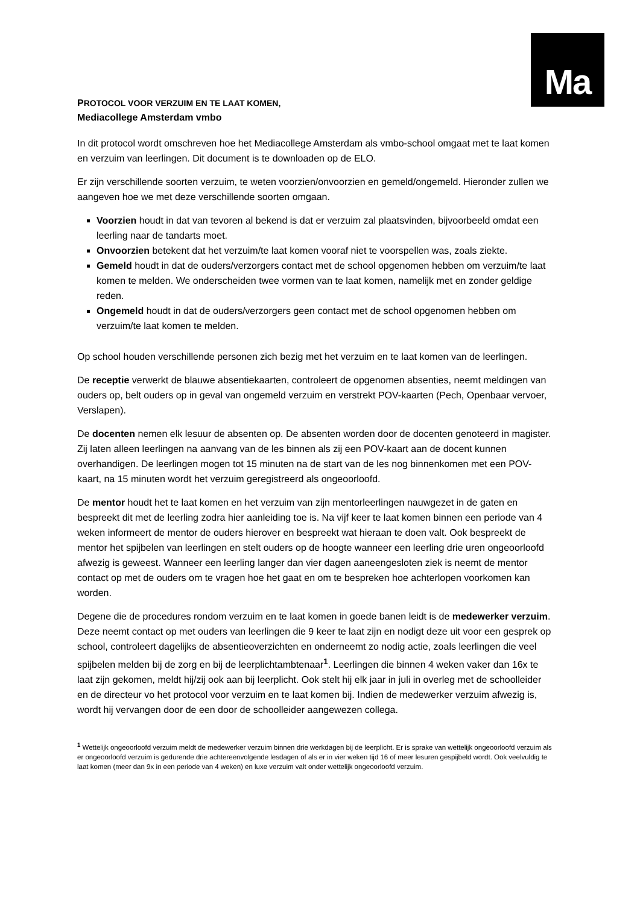Ma
PROTOCOL VOOR VERZUIM EN TE LAAT KOMEN,
Mediacollege Amsterdam vmbo
In dit protocol wordt omschreven hoe het Mediacollege Amsterdam als vmbo-school omgaat met te laat komen en verzuim van leerlingen. Dit document is te downloaden op de ELO.
Er zijn verschillende soorten verzuim, te weten voorzien/onvoorzien en gemeld/ongemeld. Hieronder zullen we aangeven hoe we met deze verschillende soorten omgaan.
Voorzien houdt in dat van tevoren al bekend is dat er verzuim zal plaatsvinden, bijvoorbeeld omdat een leerling naar de tandarts moet.
Onvoorzien betekent dat het verzuim/te laat komen vooraf niet te voorspellen was, zoals ziekte.
Gemeld houdt in dat de ouders/verzorgers contact met de school opgenomen hebben om verzuim/te laat komen te melden. We onderscheiden twee vormen van te laat komen, namelijk met en zonder geldige reden.
Ongemeld houdt in dat de ouders/verzorgers geen contact met de school opgenomen hebben om verzuim/te laat komen te melden.
Op school houden verschillende personen zich bezig met het verzuim en te laat komen van de leerlingen.
De receptie verwerkt de blauwe absentiekaarten, controleert de opgenomen absenties, neemt meldingen van ouders op, belt ouders op in geval van ongemeld verzuim en verstrekt POV-kaarten (Pech, Openbaar vervoer, Verslapen).
De docenten nemen elk lesuur de absenten op. De absenten worden door de docenten genoteerd in magister. Zij laten alleen leerlingen na aanvang van de les binnen als zij een POV-kaart aan de docent kunnen overhandigen. De leerlingen mogen tot 15 minuten na de start van de les nog binnenkomen met een POV-kaart, na 15 minuten wordt het verzuim geregistreerd als ongeoorloofd.
De mentor houdt het te laat komen en het verzuim van zijn mentorleerlingen nauwgezet in de gaten en bespreekt dit met de leerling zodra hier aanleiding toe is. Na vijf keer te laat komen binnen een periode van 4 weken informeert de mentor de ouders hierover en bespreekt wat hieraan te doen valt. Ook bespreekt de mentor het spijbelen van leerlingen en stelt ouders op de hoogte wanneer een leerling drie uren ongeoorloofd afwezig is geweest. Wanneer een leerling langer dan vier dagen aaneengesloten ziek is neemt de mentor contact op met de ouders om te vragen hoe het gaat en om te bespreken hoe achterlopen voorkomen kan worden.
Degene die de procedures rondom verzuim en te laat komen in goede banen leidt is de medewerker verzuim. Deze neemt contact op met ouders van leerlingen die 9 keer te laat zijn en nodigt deze uit voor een gesprek op school, controleert dagelijks de absentieoverzichten en onderneemt zo nodig actie, zoals leerlingen die veel spijbelen melden bij de zorg en bij de leerplichtambtenaar<sup>1</sup>. Leerlingen die binnen 4 weken vaker dan 16x te laat zijn gekomen, meldt hij/zij ook aan bij leerplicht. Ook stelt hij elk jaar in juli in overleg met de schoolleider en de directeur vo het protocol voor verzuim en te laat komen bij. Indien de medewerker verzuim afwezig is, wordt hij vervangen door de een door de schoolleider aangewezen collega.
<sup>1</sup> Wettelijk ongeoorloofd verzuim meldt de medewerker verzuim binnen drie werkdagen bij de leerplicht. Er is sprake van wettelijk ongeoorloofd verzuim als er ongeoorloofd verzuim is gedurende drie achtereenvolgende lesdagen of als er in vier weken tijd 16 of meer lesuren gespijbeld wordt. Ook veelvuldig te laat komen (meer dan 9x in een periode van 4 weken) en luxe verzuim valt onder wettelijk ongeoorloofd verzuim.